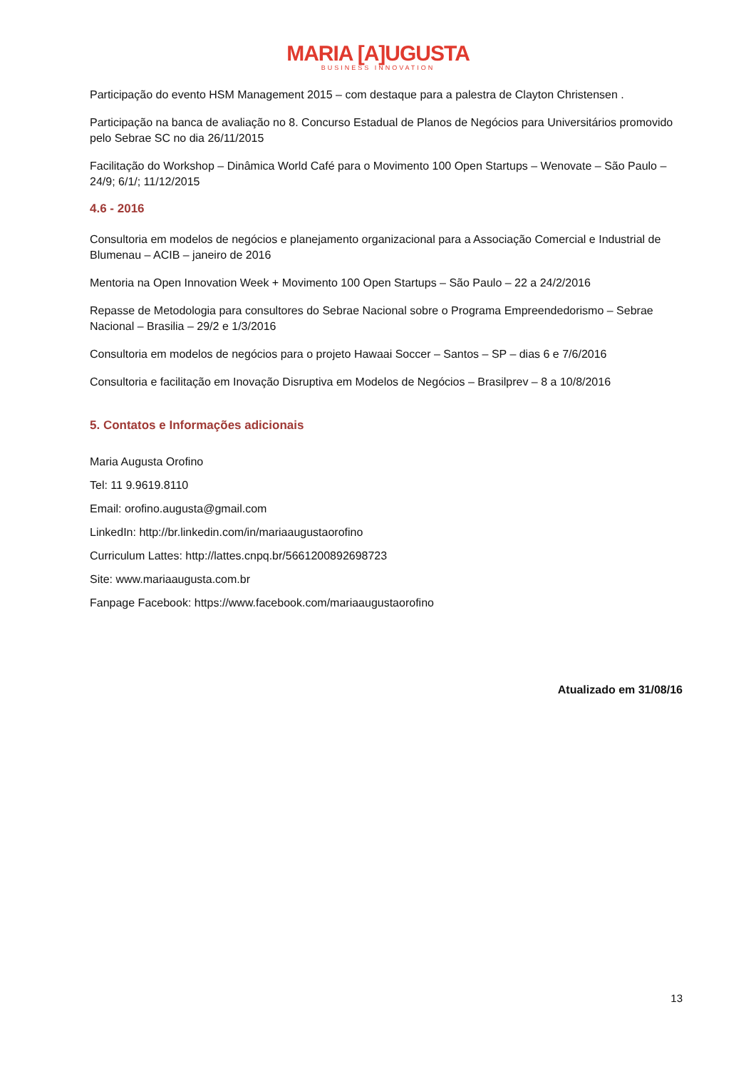MARIA [A]UGUSTA
BUSINESS INNOVATION
Participação do evento HSM Management 2015 – com destaque para a palestra de Clayton Christensen .
Participação na banca de avaliação no 8. Concurso Estadual de Planos de Negócios para Universitários promovido pelo Sebrae SC no dia 26/11/2015
Facilitação do Workshop – Dinâmica World Café para o Movimento 100 Open Startups – Wenovate – São Paulo – 24/9; 6/1/; 11/12/2015
4.6 - 2016
Consultoria em modelos de negócios e planejamento organizacional para a Associação Comercial e Industrial de Blumenau – ACIB – janeiro de 2016
Mentoria na Open Innovation Week + Movimento 100 Open Startups – São Paulo – 22 a 24/2/2016
Repasse de Metodologia para consultores do Sebrae Nacional sobre o Programa Empreendedorismo – Sebrae Nacional – Brasilia – 29/2 e 1/3/2016
Consultoria em modelos de negócios para o projeto Hawaai Soccer – Santos – SP – dias 6 e 7/6/2016
Consultoria e facilitação em Inovação Disruptiva em Modelos de Negócios – Brasilprev – 8 a 10/8/2016
5. Contatos e Informações adicionais
Maria Augusta Orofino
Tel: 11 9.9619.8110
Email: orofino.augusta@gmail.com
LinkedIn: http://br.linkedin.com/in/mariaaugustaorofino
Curriculum Lattes: http://lattes.cnpq.br/5661200892698723
Site: www.mariaaugusta.com.br
Fanpage Facebook: https://www.facebook.com/mariaaugustaorofino
Atualizado em 31/08/16
13